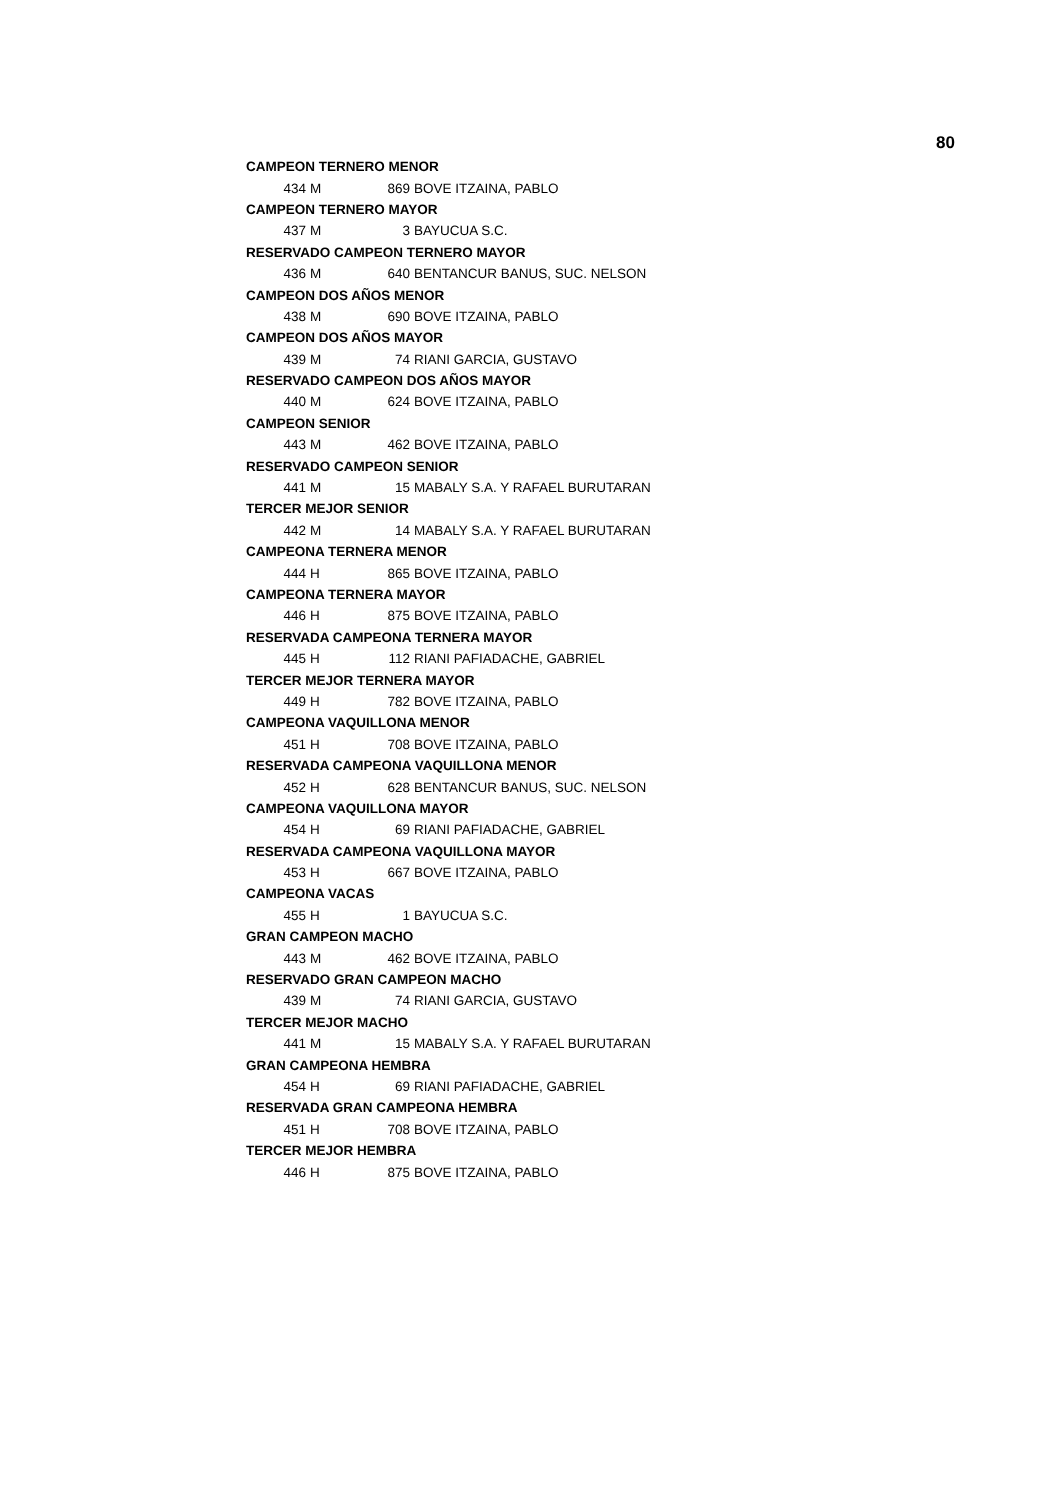80
| CAMPEON TERNERO MENOR | | | | |
| | 434 | M | 869 | BOVE ITZAINA, PABLO |
| CAMPEON TERNERO MAYOR | | | | |
| | 437 | M | 3 | BAYUCUA S.C. |
| RESERVADO CAMPEON TERNERO MAYOR | | | | |
| | 436 | M | 640 | BENTANCUR BANUS, SUC. NELSON |
| CAMPEON DOS AÑOS MENOR | | | | |
| | 438 | M | 690 | BOVE ITZAINA, PABLO |
| CAMPEON DOS AÑOS MAYOR | | | | |
| | 439 | M | 74 | RIANI GARCIA, GUSTAVO |
| RESERVADO CAMPEON DOS AÑOS MAYOR | | | | |
| | 440 | M | 624 | BOVE ITZAINA, PABLO |
| CAMPEON SENIOR | | | | |
| | 443 | M | 462 | BOVE ITZAINA, PABLO |
| RESERVADO CAMPEON SENIOR | | | | |
| | 441 | M | 15 | MABALY S.A. Y RAFAEL BURUTARAN |
| TERCER MEJOR SENIOR | | | | |
| | 442 | M | 14 | MABALY S.A. Y RAFAEL BURUTARAN |
| CAMPEONA TERNERA MENOR | | | | |
| | 444 | H | 865 | BOVE ITZAINA, PABLO |
| CAMPEONA TERNERA MAYOR | | | | |
| | 446 | H | 875 | BOVE ITZAINA, PABLO |
| RESERVADA CAMPEONA TERNERA MAYOR | | | | |
| | 445 | H | 112 | RIANI PAFIADACHE, GABRIEL |
| TERCER MEJOR TERNERA MAYOR | | | | |
| | 449 | H | 782 | BOVE ITZAINA, PABLO |
| CAMPEONA VAQUILLONA MENOR | | | | |
| | 451 | H | 708 | BOVE ITZAINA, PABLO |
| RESERVADA CAMPEONA VAQUILLONA MENOR | | | | |
| | 452 | H | 628 | BENTANCUR BANUS, SUC. NELSON |
| CAMPEONA VAQUILLONA MAYOR | | | | |
| | 454 | H | 69 | RIANI PAFIADACHE, GABRIEL |
| RESERVADA CAMPEONA VAQUILLONA MAYOR | | | | |
| | 453 | H | 667 | BOVE ITZAINA, PABLO |
| CAMPEONA VACAS | | | | |
| | 455 | H | 1 | BAYUCUA S.C. |
| GRAN CAMPEON MACHO | | | | |
| | 443 | M | 462 | BOVE ITZAINA, PABLO |
| RESERVADO GRAN CAMPEON MACHO | | | | |
| | 439 | M | 74 | RIANI GARCIA, GUSTAVO |
| TERCER MEJOR MACHO | | | | |
| | 441 | M | 15 | MABALY S.A. Y RAFAEL BURUTARAN |
| GRAN CAMPEONA HEMBRA | | | | |
| | 454 | H | 69 | RIANI PAFIADACHE, GABRIEL |
| RESERVADA GRAN CAMPEONA HEMBRA | | | | |
| | 451 | H | 708 | BOVE ITZAINA, PABLO |
| TERCER MEJOR HEMBRA | | | | |
| | 446 | H | 875 | BOVE ITZAINA, PABLO |